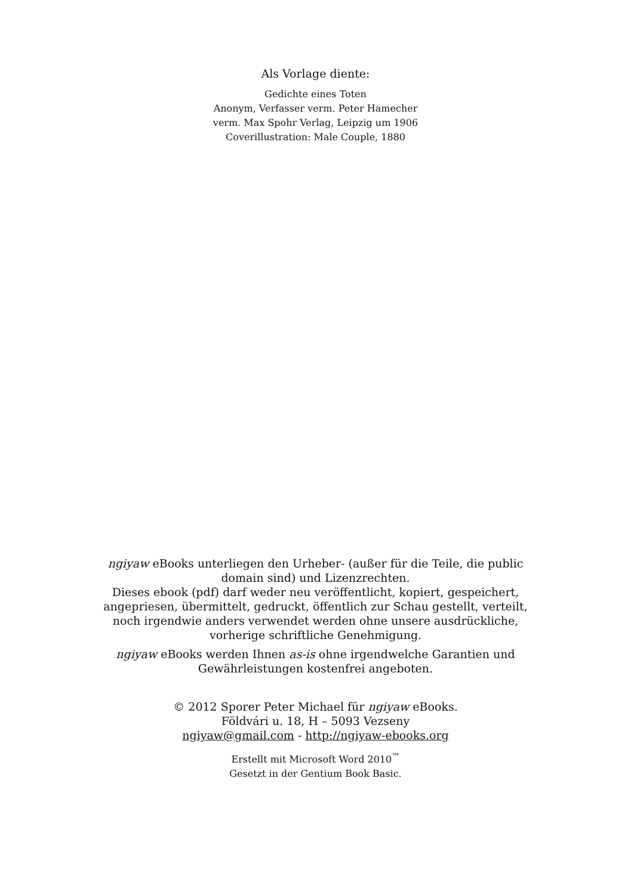Als Vorlage diente:
Gedichte eines Toten
Anonym, Verfasser verm. Peter Hamecher
verm. Max Spohr Verlag, Leipzig um 1906
Coverillustration: Male Couple, 1880
ngiyaw eBooks unterliegen den Urheber- (außer für die Teile, die public domain sind) und Lizenzrechten.
Dieses ebook (pdf) darf weder neu veröffentlicht, kopiert, gespeichert, angepriesen, übermittelt, gedruckt, öffentlich zur Schau gestellt, verteilt, noch irgendwie anders verwendet werden ohne unsere ausdrückliche, vorherige schriftliche Genehmigung.
ngiyaw eBooks werden Ihnen as-is ohne irgendwelche Garantien und Gewährleistungen kostenfrei angeboten.
© 2012 Sporer Peter Michael für ngiyaw eBooks.
Földvári u. 18, H – 5093 Vezseny
ngiyaw@gmail.com - http://ngiyaw-ebooks.org
Erstellt mit Microsoft Word 2010<sup>™</sup>
Gesetzt in der Gentium Book Basic.